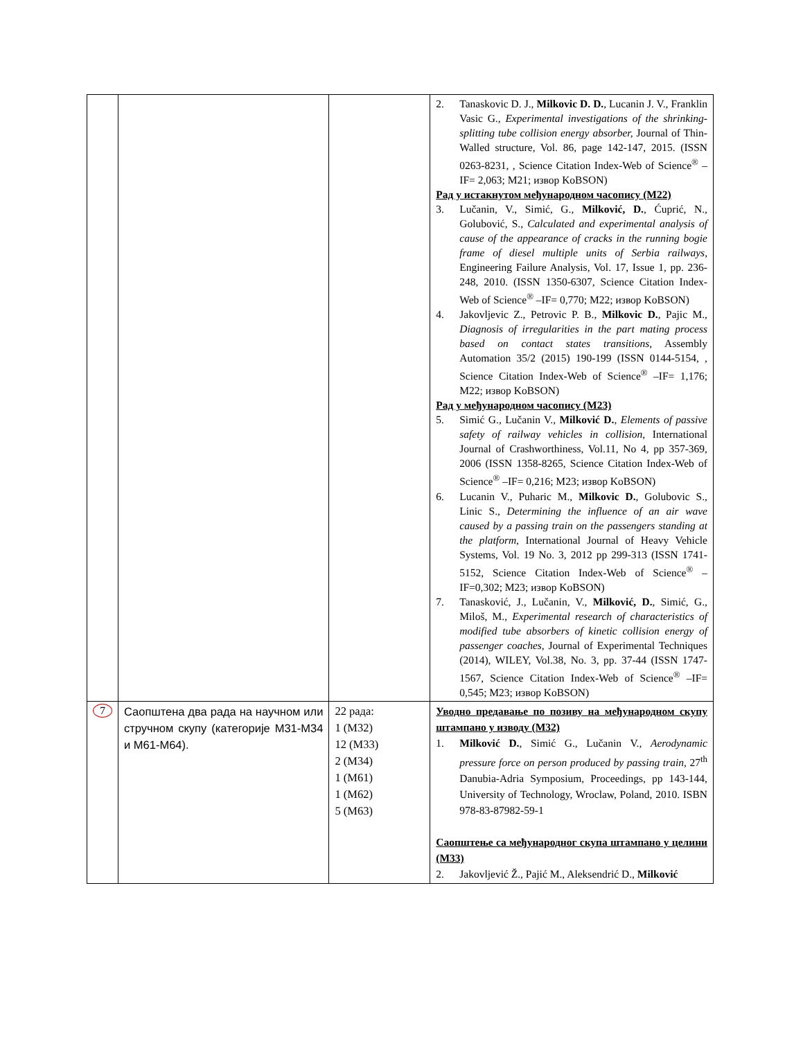| | | | 2. Tanaskovic D. J., Milkovic D. D. , Lucanin J. V., Franklin Vasic G., Experimental investigations of the shrinking-splitting tube collision energy absorber, Journal of Thin-Walled structure, Vol. 86, page 142-147, 2015. (ISSN 0263-8231, , Science Citation Index-Web of Science<sup>®</sup> –IF= 2,063; M21; извор KoBSON) Рад у истакнутом међународном часопису (M22) 3. Lučanin, V., Simić, G., Milković, D. , Ćuprić, N., Golubović, S., Calculated and experimental analysis of cause of the appearance of cracks in the running bogie frame of diesel multiple units of Serbia railways , Engineering Failure Analysis, Vol. 17, Issue 1, pp. 236-248, 2010. (ISSN 1350-6307, Science Citation Index-Web of Science<sup>®</sup> –IF= 0,770; M22; извор KoBSON) 4. Jakovljevic Z., Petrovic P. B., Milkovic D. , Pajic M., Diagnosis of irregularities in the part mating process based on contact states transitions , Assembly Automation 35/2 (2015) 190-199 (ISSN 0144-5154, , Science Citation Index-Web of Science<sup>®</sup> –IF= 1,176; M22; извор KoBSON) Рад у међународном часопису (M23) 5. Simić G., Lučanin V., Milković D. , Elements of passive safety of railway vehicles in collision , International Journal of Crashworthiness, Vol.11, No 4, pp 357-369, 2006 (ISSN 1358-8265, Science Citation Index-Web of Science<sup>®</sup> –IF= 0,216; M23; извор KoBSON) 6. Lucanin V., Puharic M., Milkovic D. , Golubovic S., Linic S., Determining the influence of an air wave caused by a passing train on the passengers standing at the platform , International Journal of Heavy Vehicle Systems, Vol. 19 No. 3, 2012 pp 299-313 (ISSN 1741-5152, Science Citation Index-Web of Science<sup>®</sup> –IF=0,302; M23; извор KoBSON) 7. Tanasković, J., Lučanin, V., Milković, D. , Simić, G., Miloš, M., Experimental research of characteristics of modified tube absorbers of kinetic collision energy of passenger coaches , Journal of Experimental Techniques (2014), WILEY, Vol.38, No. 3, pp. 37-44 (ISSN 1747-1567, Science Citation Index-Web of Science<sup>®</sup> –IF= 0,545; M23; извор KoBSON) |
| 7 | Саопштена два рада на научном или стручном скупу (категорије М31-М34 и М61-М64). | 22 рада: 1 (M32) 12 (M33) 2 (M34) 1 (M61) 1 (M62) 5 (M63) | Уводно предавање по позиву на међународном скупу штампано у изводу (M32) 1. Milković D. , Simić G., Lučanin V., Aerodynamic pressure force on person produced by passing train , 27<sup>th</sup> Danubia-Adria Symposium, Proceedings, pp 143-144, University of Technology, Wroclaw, Poland, 2010. ISBN 978-83-87982-59-1 Саопштење са међународног скупа штампано у целини (M33) 2. Jakovljević Ž., Pajić M., Aleksendrić D., Milković |